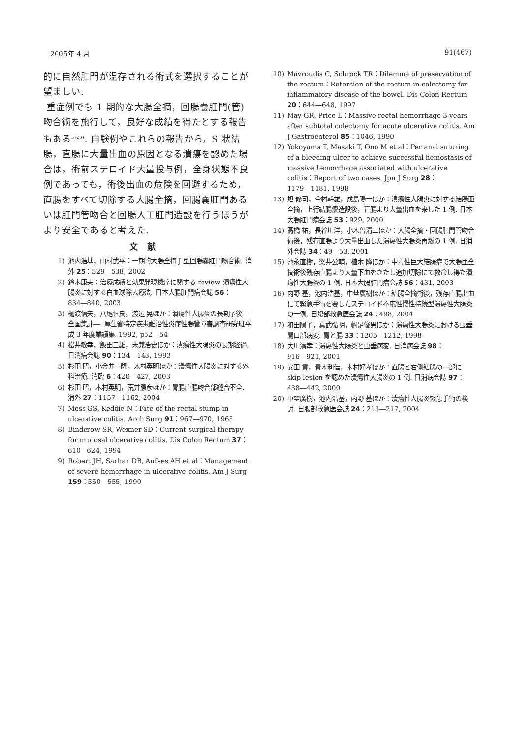2005年 4 月 91(467)
的に自然肛門が温存される術式を選択することが望ましい.
重症例でも 1 期的な大腸全摘，回腸嚢肛門(管)吻合術を施行して，良好な成績を得たとする報告もある<sup>5)20)</sup>. 自験例やこれらの報告から，S 状結腸，直腸に大量出血の原因となる潰瘍を認めた場合は，術前ステロイド大量投与例，全身状態不良例であっても，術後出血の危険を回避するため，直腸をすべて切除する大腸全摘，回腸嚢肛門あるいは肛門管吻合と回腸人工肛門造設を行うほうがより安全であると考えた.
文献
1) 池内浩基，山村武平：一期的大腸全摘 J 型回腸嚢肛門吻合術. 消外 25：529―538, 2002
2) 鈴木康夫：治療成績と効果発現機序に関する review 潰瘍性大腸炎に対する白血球除去療法. 日本大腸肛門病会誌 56：834―840, 2003
3) 樋渡信夫，八尾恒良，渡辺 晃ほか：潰瘍性大腸炎の長期予後―全国集計―. 厚生省特定疾患難治性炎症性腸管障害調査研究班平成 3 年度業績集. 1992, p52―54
4) 松井敏幸，飯田三雄，末兼浩史ほか：潰瘍性大腸炎の長期経過. 日消病会誌 90：134―143, 1993
5) 杉田 昭，小金井一隆，木村英明ほか：潰瘍性大腸炎に対する外科治療. 消臨 6：420―427, 2003
6) 杉田 昭，木村英明，荒井勝彦ほか：胃腸直腸吻合部縫合不全. 消外 27：1157―1162, 2004
7) Moss GS, Keddie N：Fate of the rectal stump in ulcerative colitis. Arch Surg 91：967―970, 1965
8) Binderow SR, Wexner SD：Current surgical therapy for mucosal ulcerative colitis. Dis Colon Rectum 37：610―624, 1994
9) Robert JH, Sachar DB, Aufses AH et al：Management of severe hemorrhage in ulcerative colitis. Am J Surg 159：550―555, 1990
10) Mavroudis C, Schrock TR：Dilemma of preservation of the rectum：Retention of the rectum in colectomy for inflammatory disease of the bowel. Dis Colon Rectum 20：644―648, 1997
11) May GR, Price L：Massive rectal hemorrhage 3 years after subtotal colectomy for acute ulcerative colitis. Am J Gastroenterol 85：1046, 1990
12) Yokoyama T, Masaki T, Ono M et al：Per anal suturing of a bleeding ulcer to achieve successful hemostasis of massive hemorrhage associated with ulcerative colitis：Report of two cases. Jpn J Surg 28：1179―1181, 1998
13) 旭 修司，今村幹雄，成島陽一ほか：潰瘍性大腸炎に対する結腸亜全摘，上行結腸瘻造設後，盲腸より大量出血を来した 1 例. 日本大腸肛門病会誌 53：929, 2000
14) 高橋 祐，長谷川洋，小木曽清二ほか：大腸全摘・回腸肛門管吻合術後，残存直腸より大量出血した潰瘍性大腸炎再燃の 1 例. 日消外会誌 34：49―53, 2001
15) 池永直樹，梁井公輔，植木 隆ほか：中毒性巨大結腸症で大腸亜全摘術後残存直腸より大量下血をきたし追加切除にて救命し得た潰瘍性大腸炎の 1 例. 日本大腸肛門病会誌 56：431, 2003
16) 内野 基，池内浩基，中埜廣樹ほか：結腸全摘術後，残存直腸出血にて緊急手術を要したステロイド不応性慢性持続型潰瘍性大腸炎の一例. 日腹部救急医会誌 24：498, 2004
17) 和田陽子，真武弘明，帆足俊男ほか：潰瘍性大腸炎における虫垂開口部病変. 胃と腸 33：1205―1212, 1998
18) 大川清孝：潰瘍性大腸炎と虫垂病変. 日消病会誌 98：916―921, 2001
19) 安田 貢，青木利佳，木村好孝ほか：直腸と右側結腸の一部に skip lesion を認めた潰瘍性大腸炎の 1 例. 日消病会誌 97：438―442, 2000
20) 中埜廣樹，池内浩基，内野 基ほか：潰瘍性大腸炎緊急手術の検討. 日腹部救急医会誌 24：213―217, 2004